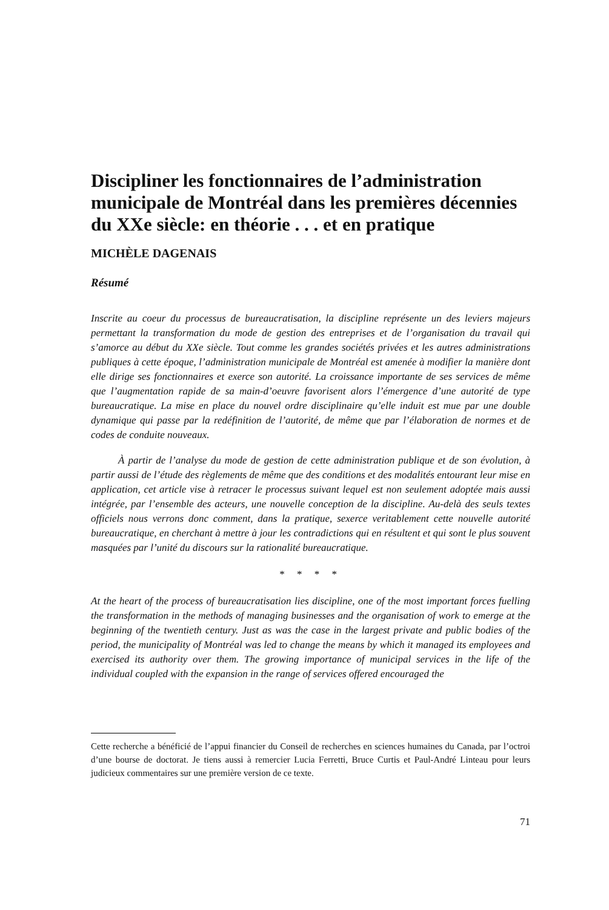Discipliner les fonctionnaires de l’administration municipale de Montréal dans les premières décennies du XXe siècle: en théorie . . . et en pratique
MICHÈLE DAGENAIS
Résumé
Inscrite au coeur du processus de bureaucratisation, la discipline représente un des leviers majeurs permettant la transformation du mode de gestion des entreprises et de l’organisation du travail qui s’amorce au début du XXe siècle. Tout comme les grandes sociétés privées et les autres administrations publiques à cette époque, l’administration municipale de Montréal est amenée à modifier la manière dont elle dirige ses fonctionnaires et exerce son autorité. La croissance importante de ses services de même que l’augmentation rapide de sa main-d’oeuvre favorisent alors l’émergence d’une autorité de type bureaucratique. La mise en place du nouvel ordre disciplinaire qu’elle induit est mue par une double dynamique qui passe par la redéfinition de l’autorité, de même que par l’élaboration de normes et de codes de conduite nouveaux.
À partir de l’analyse du mode de gestion de cette administration publique et de son évolution, à partir aussi de l’étude des règlements de même que des conditions et des modalités entourant leur mise en application, cet article vise à retracer le processus suivant lequel est non seulement adoptée mais aussi intégrée, par l’ensemble des acteurs, une nouvelle conception de la discipline. Au-delà des seuls textes officiels nous verrons donc comment, dans la pratique, sexerce veritablement cette nouvelle autorité bureaucratique, en cherchant à mettre à jour les contradictions qui en résultent et qui sont le plus souvent masquées par l’unité du discours sur la rationalité bureaucratique.
* * * *
At the heart of the process of bureaucratisation lies discipline, one of the most important forces fuelling the transformation in the methods of managing businesses and the organisation of work to emerge at the beginning of the twentieth century. Just as was the case in the largest private and public bodies of the period, the municipality of Montréal was led to change the means by which it managed its employees and exercised its authority over them. The growing importance of municipal services in the life of the individual coupled with the expansion in the range of services offered encouraged the
Cette recherche a bénéficié de l’appui financier du Conseil de recherches en sciences humaines du Canada, par l’octroi d’une bourse de doctorat. Je tiens aussi à remercier Lucia Ferretti, Bruce Curtis et Paul-André Linteau pour leurs judicieux commentaires sur une première version de ce texte.
71